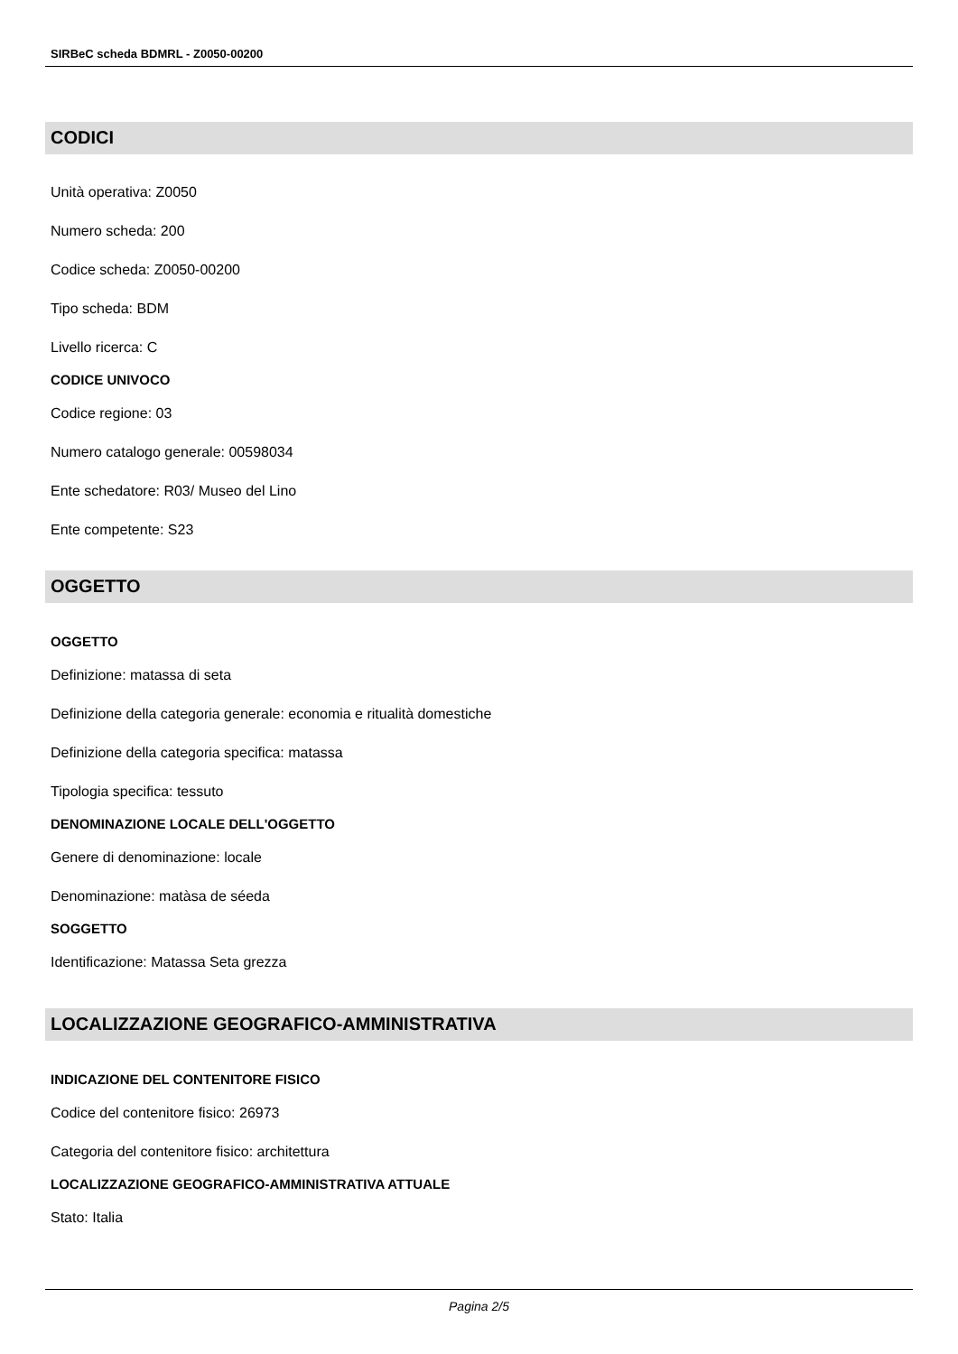SIRBeC scheda BDMRL - Z0050-00200
CODICI
Unità operativa: Z0050
Numero scheda: 200
Codice scheda: Z0050-00200
Tipo scheda: BDM
Livello ricerca: C
CODICE UNIVOCO
Codice regione: 03
Numero catalogo generale: 00598034
Ente schedatore: R03/ Museo del Lino
Ente competente: S23
OGGETTO
OGGETTO
Definizione: matassa di seta
Definizione della categoria generale: economia e ritualità domestiche
Definizione della categoria specifica: matassa
Tipologia specifica: tessuto
DENOMINAZIONE LOCALE DELL'OGGETTO
Genere di denominazione: locale
Denominazione: matàsa de séeda
SOGGETTO
Identificazione: Matassa Seta grezza
LOCALIZZAZIONE GEOGRAFICO-AMMINISTRATIVA
INDICAZIONE DEL CONTENITORE FISICO
Codice del contenitore fisico: 26973
Categoria del contenitore fisico: architettura
LOCALIZZAZIONE GEOGRAFICO-AMMINISTRATIVA ATTUALE
Stato: Italia
Pagina 2/5